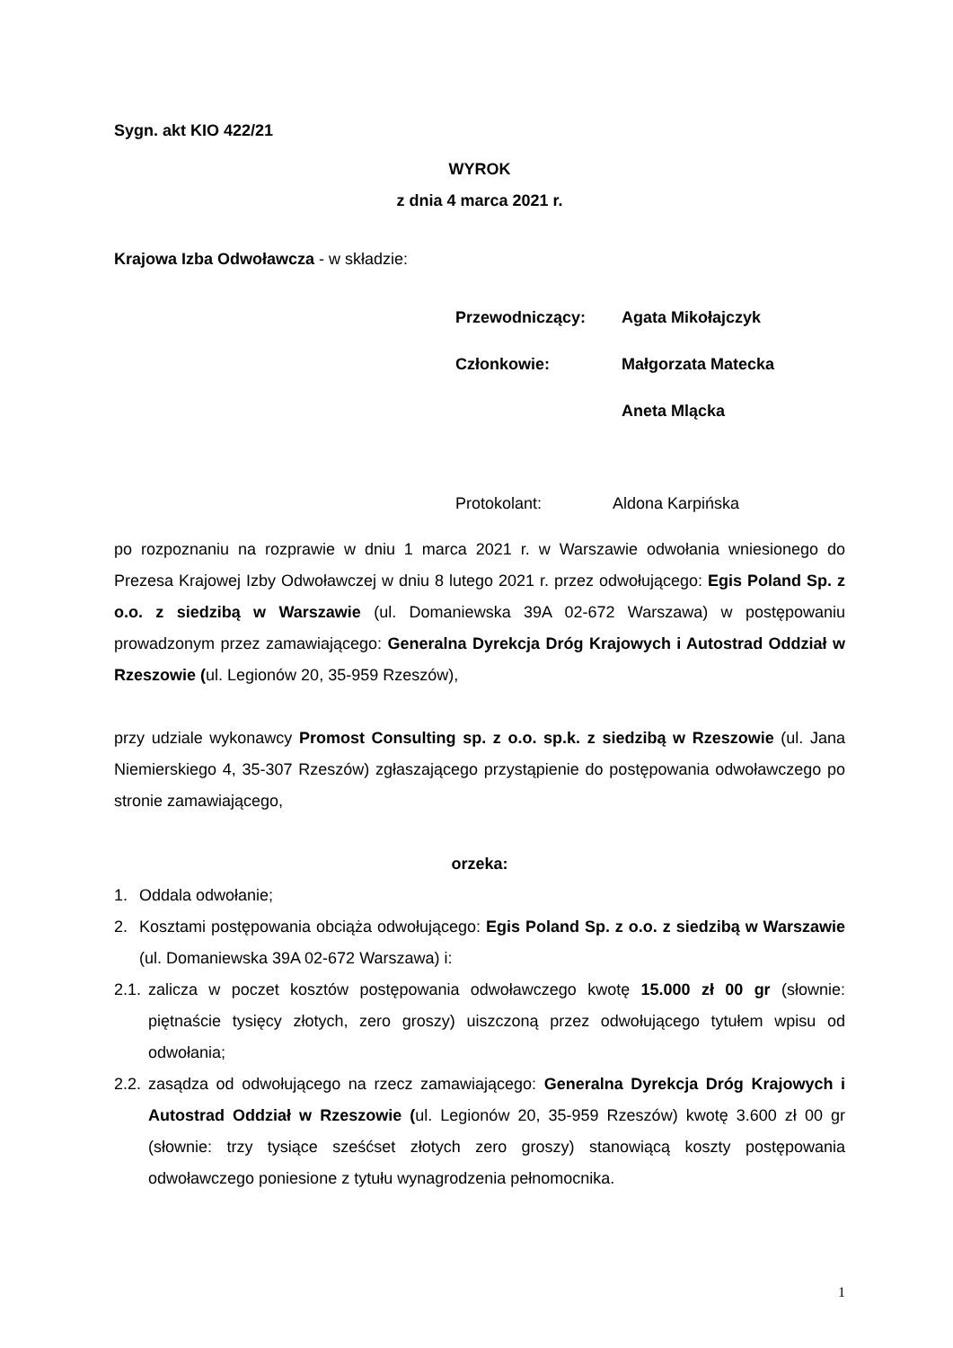Sygn. akt KIO 422/21
WYROK
z dnia 4 marca 2021 r.
Krajowa Izba Odwoławcza - w składzie:
Przewodniczący: Agata Mikołajczyk
Członkowie: Małgorzata Matecka
Aneta Mlącka
Protokolant: Aldona Karpińska
po rozpoznaniu na rozprawie w dniu 1 marca 2021 r. w Warszawie odwołania wniesionego do Prezesa Krajowej Izby Odwoławczej w dniu 8 lutego 2021 r. przez odwołującego: Egis Poland Sp. z o.o. z siedzibą w Warszawie (ul. Domaniewska 39A 02-672 Warszawa) w postępowaniu prowadzonym przez zamawiającego: Generalna Dyrekcja Dróg Krajowych i Autostrad Oddział w Rzeszowie (ul. Legionów 20, 35-959 Rzeszów),
przy udziale wykonawcy Promost Consulting sp. z o.o. sp.k. z siedzibą w Rzeszowie (ul. Jana Niemierskiego 4, 35-307 Rzeszów) zgłaszającego przystąpienie do postępowania odwoławczego po stronie zamawiającego,
orzeka:
1. Oddala odwołanie;
2. Kosztami postępowania obciąża odwołującego: Egis Poland Sp. z o.o. z siedzibą w Warszawie (ul. Domaniewska 39A 02-672 Warszawa) i:
2.1. zalicza w poczet kosztów postępowania odwoławczego kwotę 15.000 zł 00 gr (słownie: piętnaście tysięcy złotych, zero groszy) uiszczoną przez odwołującego tytułem wpisu od odwołania;
2.2. zasądza od odwołującego na rzecz zamawiającego: Generalna Dyrekcja Dróg Krajowych i Autostrad Oddział w Rzeszowie (ul. Legionów 20, 35-959 Rzeszów) kwotę 3.600 zł 00 gr (słownie: trzy tysiące sześćset złotych zero groszy) stanowiącą koszty postępowania odwoławczego poniesione z tytułu wynagrodzenia pełnomocnika.
1